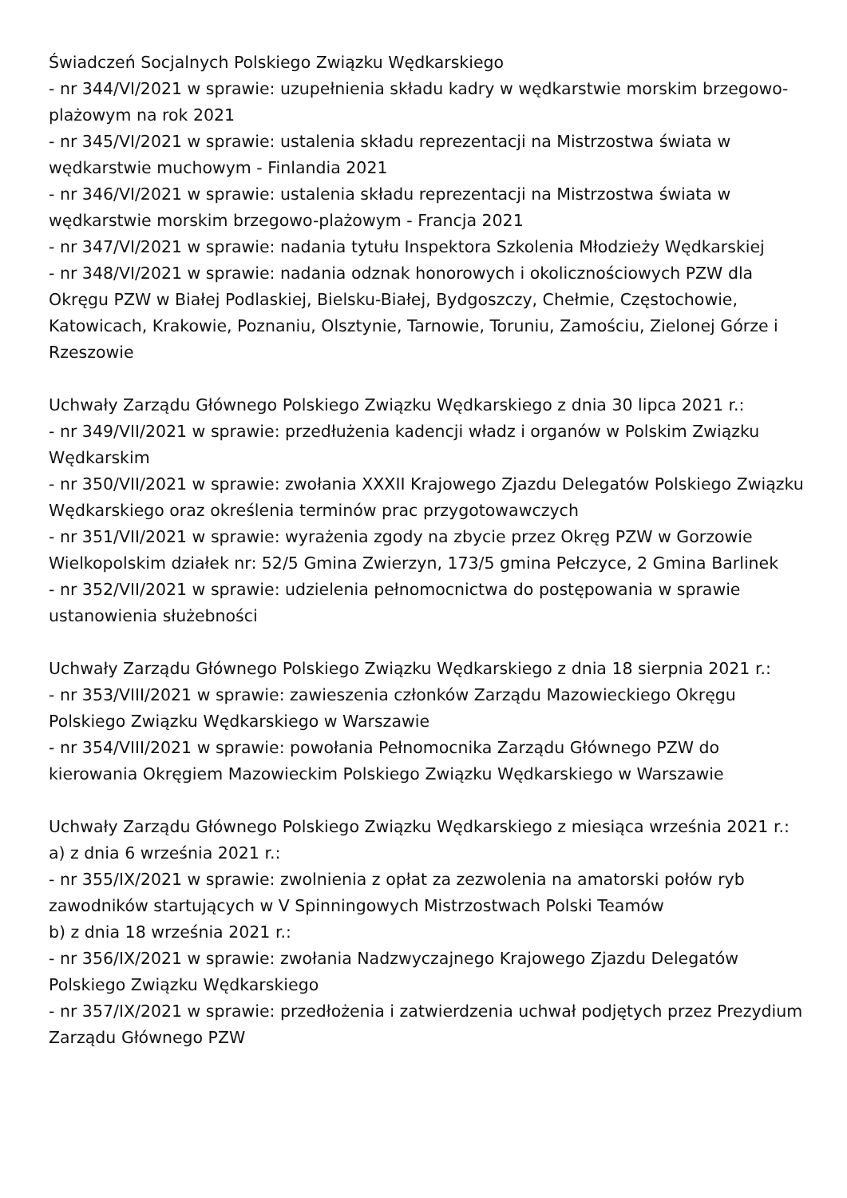Świadczeń Socjalnych Polskiego Związku Wędkarskiego
- nr 344/VI/2021 w sprawie: uzupełnienia składu kadry w wędkarstwie morskim brzegowo-plażowym na rok 2021
- nr 345/VI/2021 w sprawie: ustalenia składu reprezentacji na Mistrzostwa świata w wędkarstwie muchowym - Finlandia 2021
- nr 346/VI/2021 w sprawie: ustalenia składu reprezentacji na Mistrzostwa świata w wędkarstwie morskim brzegowo-plażowym - Francja 2021
- nr 347/VI/2021 w sprawie: nadania tytułu Inspektora Szkolenia Młodzieży Wędkarskiej
- nr 348/VI/2021 w sprawie: nadania odznak honorowych i okolicznościowych PZW dla Okręgu PZW w Białej Podlaskiej, Bielsku-Białej, Bydgoszczy, Chełmie, Częstochowie, Katowicach, Krakowie, Poznaniu, Olsztynie, Tarnowie, Toruniu, Zamościu, Zielonej Górze i Rzeszowie
Uchwały Zarządu Głównego Polskiego Związku Wędkarskiego z dnia 30 lipca 2021 r.:
- nr 349/VII/2021 w sprawie: przedłużenia kadencji władz i organów w Polskim Związku Wędkarskim
- nr 350/VII/2021 w sprawie: zwołania XXXII Krajowego Zjazdu Delegatów Polskiego Związku Wędkarskiego oraz określenia terminów prac przygotowawczych
- nr 351/VII/2021 w sprawie: wyrażenia zgody na zbycie przez Okręg PZW w Gorzowie Wielkopolskim działek nr: 52/5 Gmina Zwierzyn, 173/5 gmina Pełczyce, 2 Gmina Barlinek
- nr 352/VII/2021 w sprawie: udzielenia pełnomocnictwa do postępowania w sprawie ustanowienia służebności
Uchwały Zarządu Głównego Polskiego Związku Wędkarskiego z dnia 18 sierpnia 2021 r.:
- nr 353/VIII/2021 w sprawie: zawieszenia członków Zarządu Mazowieckiego Okręgu Polskiego Związku Wędkarskiego w Warszawie
- nr 354/VIII/2021 w sprawie: powołania Pełnomocnika Zarządu Głównego PZW do kierowania Okręgiem Mazowieckim Polskiego Związku Wędkarskiego w Warszawie
Uchwały Zarządu Głównego Polskiego Związku Wędkarskiego z miesiąca września 2021 r.:
a) z dnia 6 września 2021 r.:
- nr 355/IX/2021 w sprawie: zwolnienia z opłat za zezwolenia na amatorski połów ryb zawodników startujących w V Spinningowych Mistrzostwach Polski Teamów
b) z dnia 18 września 2021 r.:
- nr 356/IX/2021 w sprawie: zwołania Nadzwyczajnego Krajowego Zjazdu Delegatów Polskiego Związku Wędkarskiego
- nr 357/IX/2021 w sprawie: przedłożenia i zatwierdzenia uchwał podjętych przez Prezydium Zarządu Głównego PZW